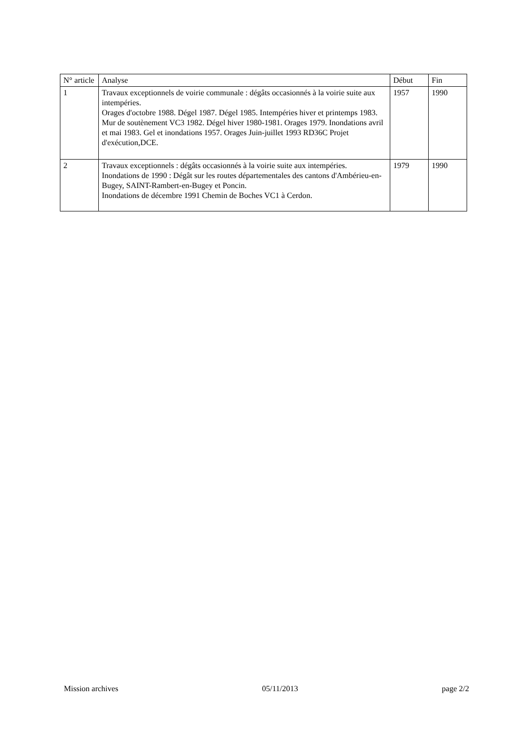| N° article | Analyse | Début | Fin |
| --- | --- | --- | --- |
| 1 | Travaux exceptionnels de voirie communale : dégâts occasionnés à la voirie suite aux intempéries. Orages d'octobre 1988. Dégel 1987. Dégel 1985. Intempéries hiver et printemps 1983. Mur de soutènement VC3 1982. Dégel hiver 1980-1981. Orages 1979. Inondations avril et mai 1983. Gel et inondations 1957. Orages Juin-juillet 1993 RD36C Projet d'exécution,DCE. | 1957 | 1990 |
| 2 | Travaux exceptionnels : dégâts occasionnés à la voirie suite aux intempéries. Inondations de 1990 : Dégât sur les routes départementales des cantons d'Ambérieu-en-Bugey, SAINT-Rambert-en-Bugey et Poncin. Inondations de décembre 1991 Chemin de Boches VC1 à Cerdon. | 1979 | 1990 |
Mission archives 05/11/2013 page 2/2